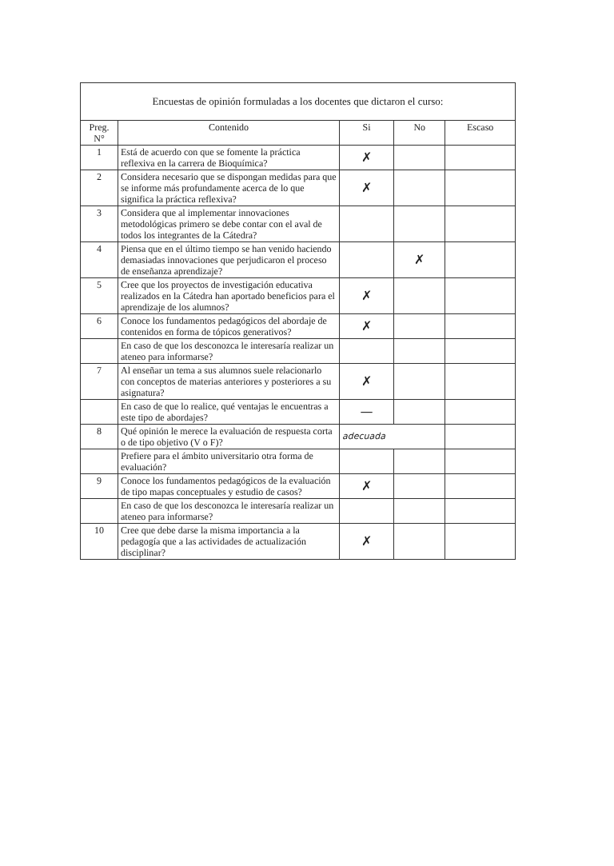Encuestas de opinión formuladas a los docentes que dictaron el curso:
| Preg. N° | Contenido | Si | No | Escaso |
| --- | --- | --- | --- | --- |
| 1 | Está de acuerdo con que se fomente la práctica reflexiva en la carrera de Bioquímica? | ✗ | | |
| 2 | Considera necesario que se dispongan medidas para que se informe más profundamente acerca de lo que significa la práctica reflexiva? | ✗ | | |
| 3 | Considera que al implementar innovaciones metodológicas primero se debe contar con el aval de todos los integrantes de la Cátedra? | | | |
| 4 | Piensa que en el último tiempo se han venido haciendo demasiadas innovaciones que perjudicaron el proceso de enseñanza aprendizaje? | | ✗ | |
| 5 | Cree que los proyectos de investigación educativa realizados en la Cátedra han aportado beneficios para el aprendizaje de los alumnos? | ✗ | | |
| 6 | Conoce los fundamentos pedagógicos del abordaje de contenidos en forma de tópicos generativos? | ✗ | | |
| | En caso de que los desconozca le interesaría realizar un ateneo para informarse? | | | |
| 7 | Al enseñar un tema a sus alumnos suele relacionarlo con conceptos de materias anteriores y posteriores a su asignatura? | ✗ | | |
| | En caso de que lo realice, qué ventajas le encuentras a este tipo de abordajes? | — | | |
| 8 | Qué opinión le merece la evaluación de respuesta corta o de tipo objetivo (V o F)? | adecuada | | |
| | Prefiere para el ámbito universitario otra forma de evaluación? | | | |
| 9 | Conoce los fundamentos pedagógicos de la evaluación de tipo mapas conceptuales y estudio de casos? | ✗ | | |
| | En caso de que los desconozca le interesaría realizar un ateneo para informarse? | | | |
| 10 | Cree que debe darse la misma importancia a la pedagogía que a las actividades de actualización disciplinar? | ✗ | | |